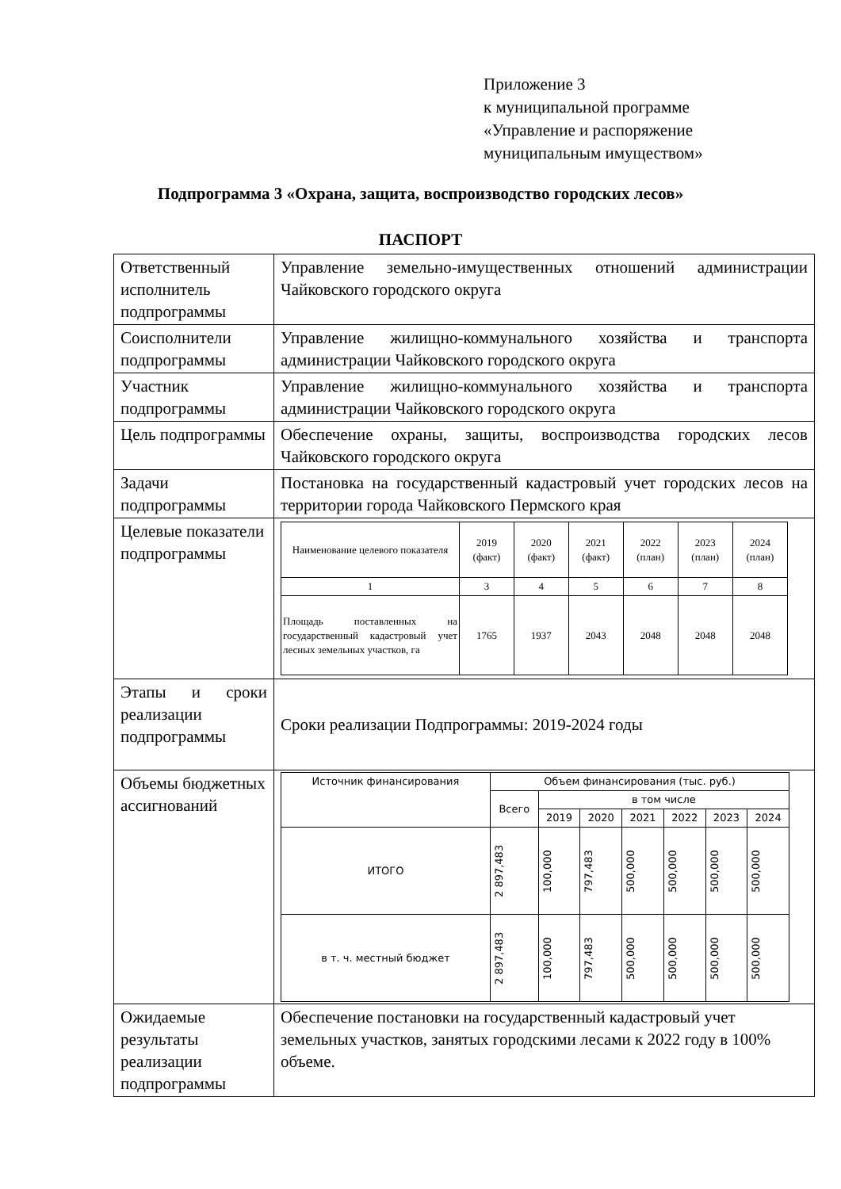Приложение 3
к муниципальной программе
«Управление и распоряжение
муниципальным имуществом»
Подпрограмма 3 «Охрана, защита, воспроизводство городских лесов»
ПАСПОРТ
| Ответственный исполнитель подпрограммы | Управление земельно-имущественных отношений администрации Чайковского городского округа |
| Соисполнители подпрограммы | Управление жилищно-коммунального хозяйства и транспорта администрации Чайковского городского округа |
| Участник подпрограммы | Управление жилищно-коммунального хозяйства и транспорта администрации Чайковского городского округа |
| Цель подпрограммы | Обеспечение охраны, защиты, воспроизводства городских лесов Чайковского городского округа |
| Задачи подпрограммы | Постановка на государственный кадастровый учет городских лесов на территории города Чайковского Пермского края |
| Целевые показатели подпрограммы | / Наименование целевого показателя / 2019 (факт) / 2020 (факт) / 2021 (факт) / 2022 (план) / 2023 (план) / 2024 (план) / / 1 / 3 / 4 / 5 / 6 / 7 / 8 / / Площадь поставленных на государственный кадастровый учет лесных земельных участков, га / 1765 / 1937 / 2043 / 2048 / 2048 / 2048 / |
| Этапы и сроки реализации подпрограммы | Сроки реализации Подпрограммы: 2019-2024 годы |
| Объемы бюджетных ассигнований | / Источник финансирования / Объем финансирования (тыс. руб.) / / / / / / / / / Всего / в том числе / / / / / / / / / 2019 / 2020 / 2021 / 2022 / 2023 / 2024 / / ИТОГО / 2 897,483 / 100,000 / 797,483 / 500,000 / 500,000 / 500,000 / 500,000 / / в т. ч. местный бюджет / 2 897,483 / 100,000 / 797,483 / 500,000 / 500,000 / 500,000 / 500,000 / |
| Ожидаемые результаты реализации подпрограммы | Обеспечение постановки на государственный кадастровый учет земельных участков, занятых городскими лесами к 2022 году в 100% объеме. |